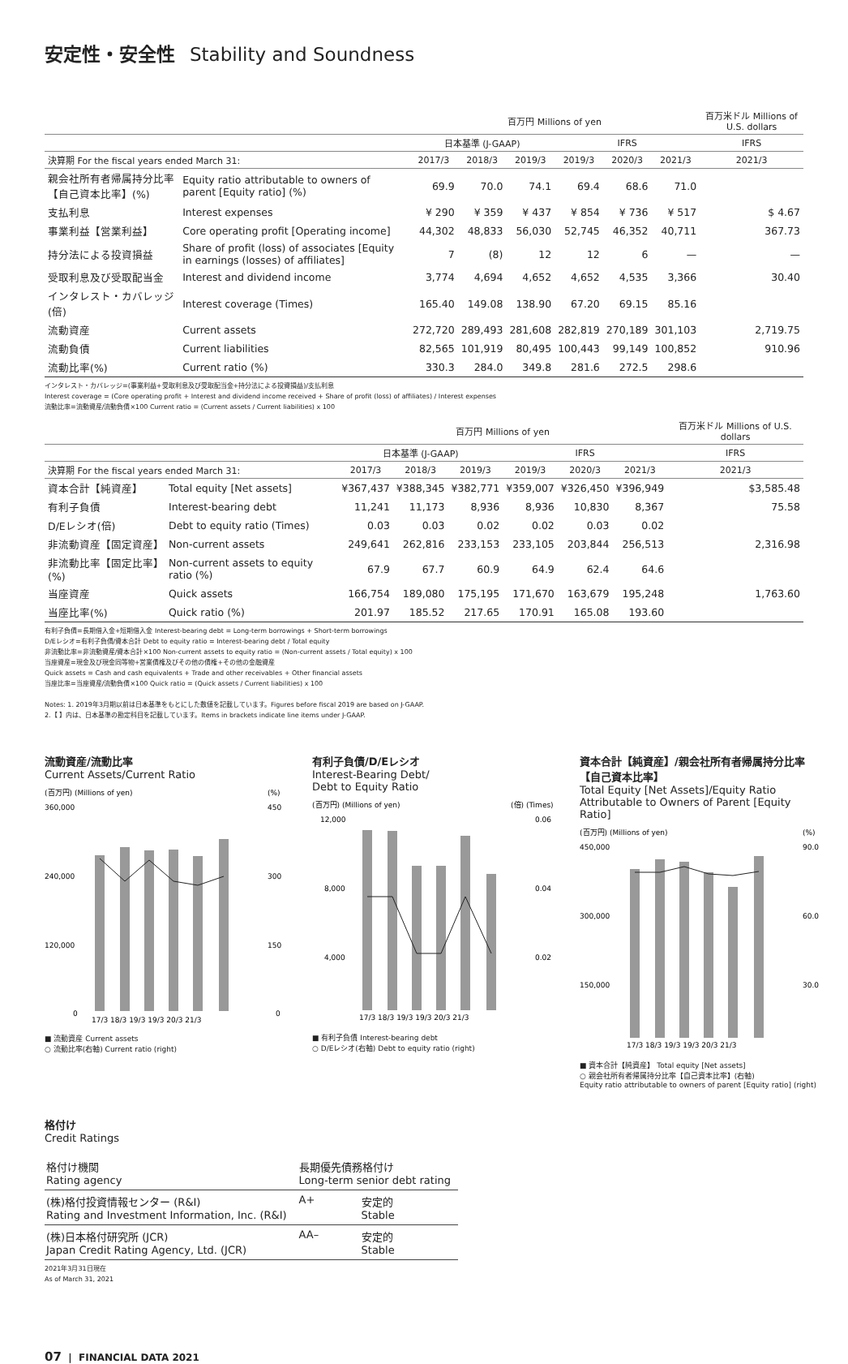安定性・安全性 Stability and Soundness
| | | 百万円 Millions of yen | | | | | | 百万米ドル Millions of U.S. dollars |
| --- | --- | --- | --- | --- | --- | --- | --- | --- |
| | | 日本基準 (J-GAAP) | | | IFRS | | | IFRS |
| 決算期 For the fiscal years ended March 31: | | 2017/3 | 2018/3 | 2019/3 | 2019/3 | 2020/3 | 2021/3 | 2021/3 |
| 親会社所有者帰属持分比率【自己資本比率】(%) | Equity ratio attributable to owners of parent [Equity ratio] (%) | 69.9 | 70.0 | 74.1 | 69.4 | 68.6 | 71.0 | |
| 支払利息 | Interest expenses | ¥ 290 | ¥ 359 | ¥ 437 | ¥ 854 | ¥ 736 | ¥ 517 | $ 4.67 |
| 事業利益【営業利益】 | Core operating profit [Operating income] | 44,302 | 48,833 | 56,030 | 52,745 | 46,352 | 40,711 | 367.73 |
| 持分法による投資損益 | Share of profit (loss) of associates [Equity in earnings (losses) of affiliates] | 7 | (8) | 12 | 12 | 6 | — | — |
| 受取利息及び受取配当金 | Interest and dividend income | 3,774 | 4,694 | 4,652 | 4,652 | 4,535 | 3,366 | 30.40 |
| インタレスト・カバレッジ(倍) | Interest coverage (Times) | 165.40 | 149.08 | 138.90 | 67.20 | 69.15 | 85.16 | |
| 流動資産 | Current assets | 272,720 | 289,493 | 281,608 | 282,819 | 270,189 | 301,103 | 2,719.75 |
| 流動負債 | Current liabilities | 82,565 | 101,919 | 80,495 | 100,443 | 99,149 | 100,852 | 910.96 |
| 流動比率(%) | Current ratio (%) | 330.3 | 284.0 | 349.8 | 281.6 | 272.5 | 298.6 | |
インタレスト・カバレッジ=(事業利益+受取利息及び受取配当金+持分法による投資損益)/支払利息
Interest coverage = (Core operating profit + Interest and dividend income received + Share of profit (loss) of affiliates) / Interest expenses
流動比率=流動資産/流動負債×100 Current ratio = (Current assets / Current liabilities) x 100
| | | 百万円 Millions of yen | | | | | | 百万米ドル Millions of U.S. dollars |
| --- | --- | --- | --- | --- | --- | --- | --- | --- |
| | | 日本基準 (J-GAAP) | | | IFRS | | | IFRS |
| 決算期 For the fiscal years ended March 31: | | 2017/3 | 2018/3 | 2019/3 | 2019/3 | 2020/3 | 2021/3 | 2021/3 |
| 資本合計【純資産】 | Total equity [Net assets] | ¥367,437 | ¥388,345 | ¥382,771 | ¥359,007 | ¥326,450 | ¥396,949 | $3,585.48 |
| 有利子負債 | Interest-bearing debt | 11,241 | 11,173 | 8,936 | 8,936 | 10,830 | 8,367 | 75.58 |
| D/Eレシオ(倍) | Debt to equity ratio (Times) | 0.03 | 0.03 | 0.02 | 0.02 | 0.03 | 0.02 | |
| 非流動資産【固定資産】 | Non-current assets | 249,641 | 262,816 | 233,153 | 233,105 | 203,844 | 256,513 | 2,316.98 |
| 非流動比率【固定比率】(%) | Non-current assets to equity ratio (%) | 67.9 | 67.7 | 60.9 | 64.9 | 62.4 | 64.6 | |
| 当座資産 | Quick assets | 166,754 | 189,080 | 175,195 | 171,670 | 163,679 | 195,248 | 1,763.60 |
| 当座比率(%) | Quick ratio (%) | 201.97 | 185.52 | 217.65 | 170.91 | 165.08 | 193.60 | |
有利子負債=長期借入金+短期借入金 Interest-bearing debt = Long-term borrowings + Short-term borrowings
D/Eレシオ=有利子負債/資本合計 Debt to equity ratio = Interest-bearing debt / Total equity
非流動比率=非流動資産/資本合計×100 Non-current assets to equity ratio = (Non-current assets / Total equity) x 100
当座資産=現金及び現金同等物+営業債権及びその他の債権+その他の金融資産
Quick assets = Cash and cash equivalents + Trade and other receivables + Other financial assets
当座比率=当座資産/流動負債×100 Quick ratio = (Quick assets / Current liabilities) x 100
Notes: 1. 2019年3月期以前は日本基準をもとにした数値を記載しています。Figures before fiscal 2019 are based on J-GAAP.
2.【 】内は、日本基準の勘定科目を記載しています。Items in brackets indicate line items under J-GAAP.
流動資産/流動比率
Current Assets/Current Ratio
(百万円) (Millions of yen)
(%)
360,000
450
240,000
300
120,000
150
0
0
17/3 18/3 19/3 19/3 20/3 21/3
■ 流動資産 Current assets
○ 流動比率(右軸) Current ratio (right)
有利子負債/D/Eレシオ
Interest-Bearing Debt/
Debt to Equity Ratio
(百万円) (Millions of yen)
(倍) (Times)
12,000
0.06
8,000
0.04
4,000
0.02
17/3 18/3 19/3 19/3 20/3 21/3
■ 有利子負債 Interest-bearing debt
○ D/Eレシオ(右軸) Debt to equity ratio (right)
資本合計【純資産】/親会社所有者帰属持分比率【自己資本比率】
Total Equity [Net Assets]/Equity Ratio
Attributable to Owners of Parent [Equity Ratio]
(百万円) (Millions of yen)
(%)
450,000
90.0
300,000
60.0
150,000
30.0
17/3 18/3 19/3 19/3 20/3 21/3
■ 資本合計【純資産】 Total equity [Net assets]
○ 親会社所有者帰属持分比率【自己資本比率】(右軸)
Equity ratio attributable to owners of parent [Equity ratio] (right)
格付け
Credit Ratings
| 格付け機関 Rating agency | 長期優先債務格付け Long-term senior debt rating | |
| (株)格付投資情報センター (R&I) Rating and Investment Information, Inc. (R&I) | A+ | 安定的 Stable |
| (株)日本格付研究所 (JCR) Japan Credit Rating Agency, Ltd. (JCR) | AA– | 安定的 Stable |
2021年3月31日現在
As of March 31, 2021
07 | FINANCIAL DATA 2021